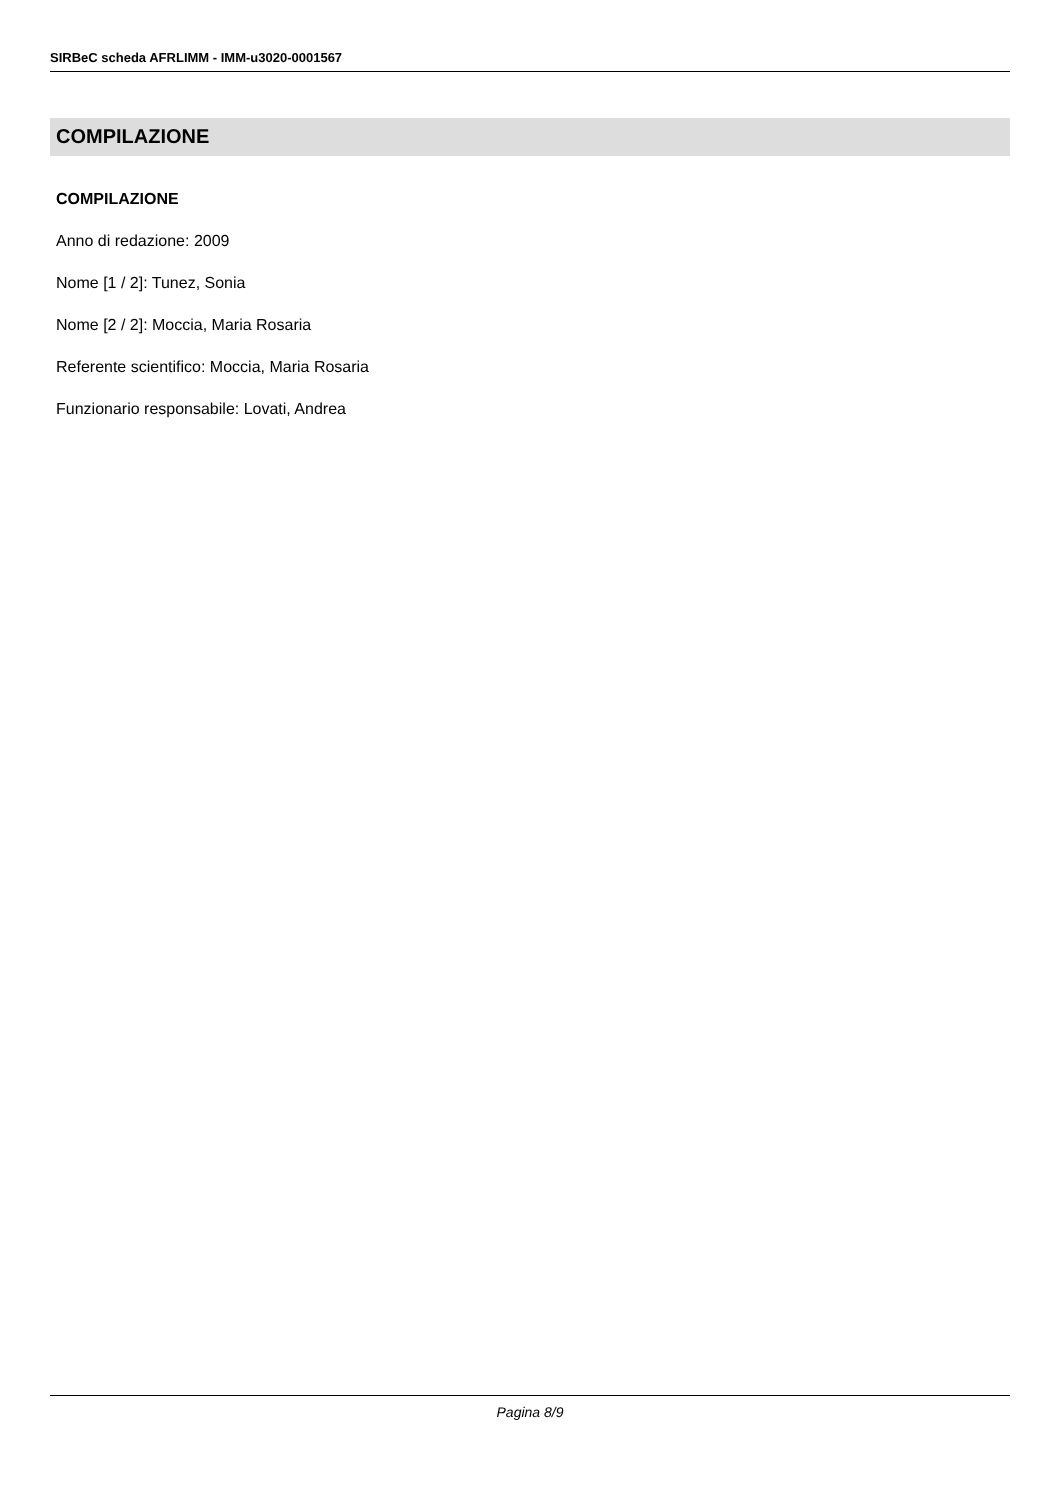SIRBeC scheda AFRLIMM - IMM-u3020-0001567
COMPILAZIONE
COMPILAZIONE
Anno di redazione: 2009
Nome [1 / 2]: Tunez, Sonia
Nome [2 / 2]: Moccia, Maria Rosaria
Referente scientifico: Moccia, Maria Rosaria
Funzionario responsabile: Lovati, Andrea
Pagina 8/9